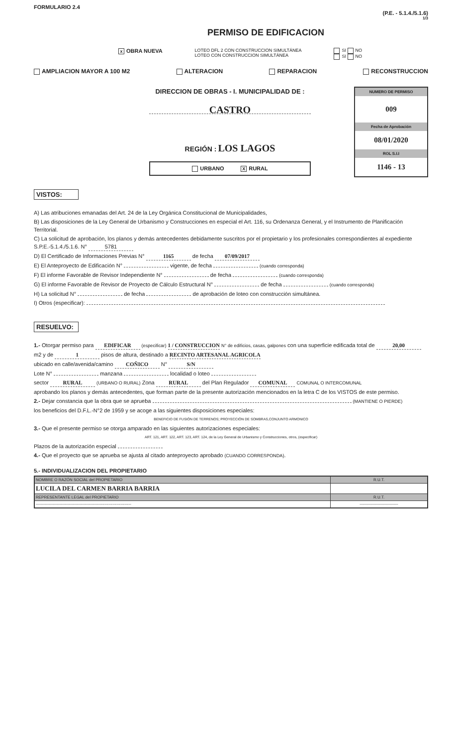FORMULARIO 2.4 (P.E. - 5.1.4./5.1.6)
1/3
PERMISO DE EDIFICACION
x OBRA NUEVA LOTEO DFL 2 CON CONSTRUCCION SIMULTÁNEA
LOTEO CON CONSTRUCCION SIMULTÁNEA SI NO
SI NO
AMPLIACION MAYOR A 100 M2 ALTERACION REPARACION RECONSTRUCCION
DIRECCION DE OBRAS - I. MUNICIPALIDAD DE :
CASTRO
REGIÓN : LOS LAGOS
URBANO X RURAL
NUMERO DE PERMISO
009
Fecha de Aprobación
08/01/2020
ROL S.I.I
1146 - 13
VISTOS:
A) Las atribuciones emanadas del Art. 24 de la Ley Orgánica Constitucional de Municipalidades,
B) Las disposiciones de la Ley General de Urbanismo y Construcciones en especial el Art. 116, su Ordenanza General, y el Instrumento de Planificación Territorial.
C) La solicitud de aprobación, los planos y demás antecedentes debidamente suscritos por el propietario y los profesionales correspondientes al expediente S.P.E.-5.1.4./5.1.6. N° 5781
D) El Certificado de Informaciones Previas N° 1165 de fecha 07/09/2017
E) El Anteproyecto de Edificación N° vigente, de fecha (cuando corresponda)
F) El informe Favorable de Revisor Independiente N° de fecha (cuando corresponda)
G) El informe Favorable de Revisor de Proyecto de Cálculo Estructural N° de fecha (cuando corresponda)
H) La solicitud N° de fecha de aprobación de loteo con construcción simultánea.
I) Otros (especificar):
RESUELVO:
1.- Otorgar permiso para EDIFICAR (especificar) 1 / CONSTRUCCION N° de edificios, casas, galpones con una superficie edificada total de 20,00
m2 y de 1 pisos de altura, destinado a RECINTO ARTESANAL AGRICOLA
ubicado en calle/avenida/camino COÑICO N° S/N
Lote N° manzana localidad o loteo
sector RURAL (URBANO O RURAL) Zona RURAL del Plan Regulador COMUNAL COMUNAL O INTERCOMUNAL
aprobando los planos y demás antecedentes, que forman parte de la presente autorización mencionados en la letra C de los VISTOS de este permiso.
2.- Dejar constancia que la obra que se aprueba (MANTIENE O PIERDE)
los beneficios del D.F.L.-N°2 de 1959 y se acoge a las siguientes disposiciones especiales:
BENEFICIO DE FUSIÓN DE TERRENOS; PROYECCIÓN DE SOMBRAS,CONJUNTO ARMONICO
3.- Que el presente permiso se otorga amparado en las siguientes autorizaciones especiales:
ART. 121, ART. 122, ART. 123, ART. 124, de la Ley General de Urbanismo y Construcciones, otros, (especificar)
Plazos de la autorización especial
4.- Que el proyecto que se aprueba se ajusta al citado anteproyecto aprobado (CUANDO CORRESPONDA).
5.- INDIVIDUALIZACION DEL PROPIETARIO
| NOMBRE O RAZÓN SOCIAL del PROPIETARIO | R.U.T. |
| --- | --- |
| LUCILA DEL CARMEN BARRIA BARRIA | |
| REPRESENTANTE LEGAL del PROPIETARIO | R.U.T. |
| ------------------------------------------------------------------------ | ----------------------------- |